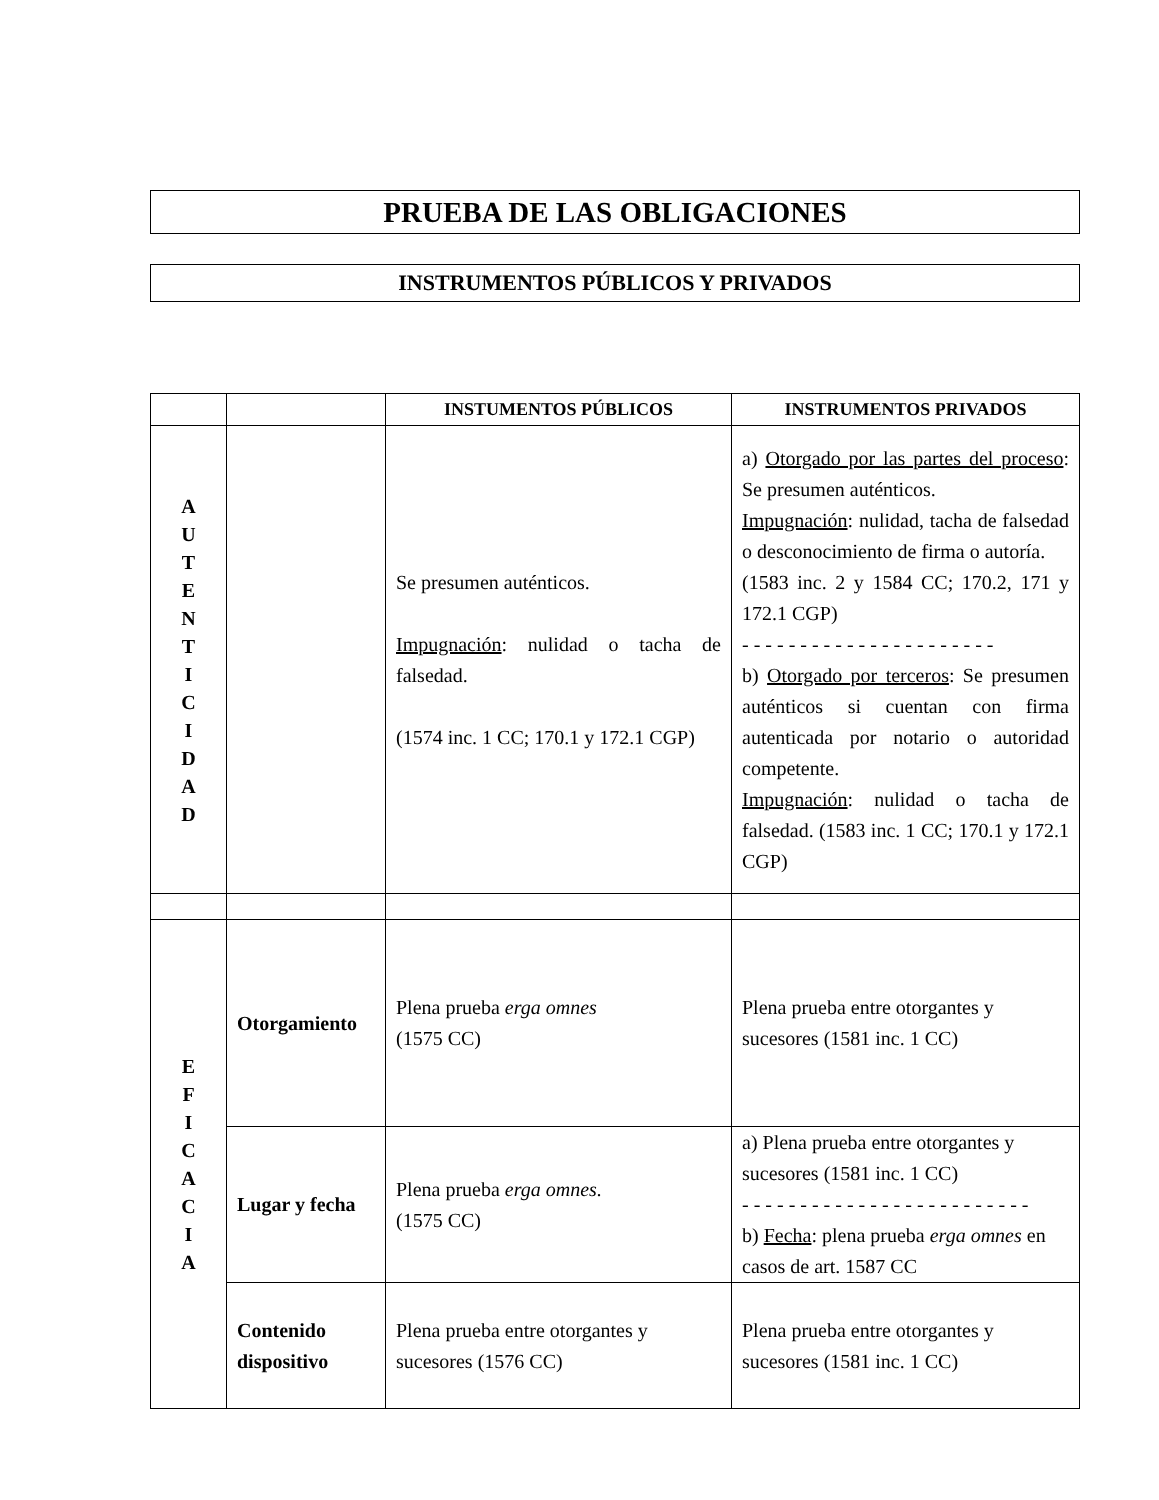PRUEBA DE LAS OBLIGACIONES
INSTRUMENTOS PÚBLICOS Y PRIVADOS
| | | INSTUMENTOS PÚBLICOS | INSTRUMENTOS PRIVADOS |
| --- | --- | --- | --- |
| A U T E N T I C I D A D | | Se presumen auténticos. Impugnación : nulidad o tacha de falsedad. (1574 inc. 1 CC; 170.1 y 172.1 CGP) | a) Otorgado por las partes del proceso : Se presumen auténticos. Impugnación : nulidad, tacha de falsedad o desconocimiento de firma o autoría. (1583 inc. 2 y 1584 CC; 170.2, 171 y 172.1 CGP) - - - - - - - - - - - - - - - - - - - - - - b) Otorgado por terceros : Se presumen auténticos si cuentan con firma autenticada por notario o autoridad competente. Impugnación : nulidad o tacha de falsedad. (1583 inc. 1 CC; 170.1 y 172.1 CGP) |
| E F I C A C I A | Otorgamiento | Plena prueba erga omnes (1575 CC) | Plena prueba entre otorgantes y sucesores (1581 inc. 1 CC) |
| | Lugar y fecha | Plena prueba erga omnes. (1575 CC) | a) Plena prueba entre otorgantes y sucesores (1581 inc. 1 CC) - - - - - - - - - - - - - - - - - - - - - - - - - b) Fecha : plena prueba erga omnes en casos de art. 1587 CC |
| | Contenido dispositivo | Plena prueba entre otorgantes y sucesores (1576 CC) | Plena prueba entre otorgantes y sucesores (1581 inc. 1 CC) |